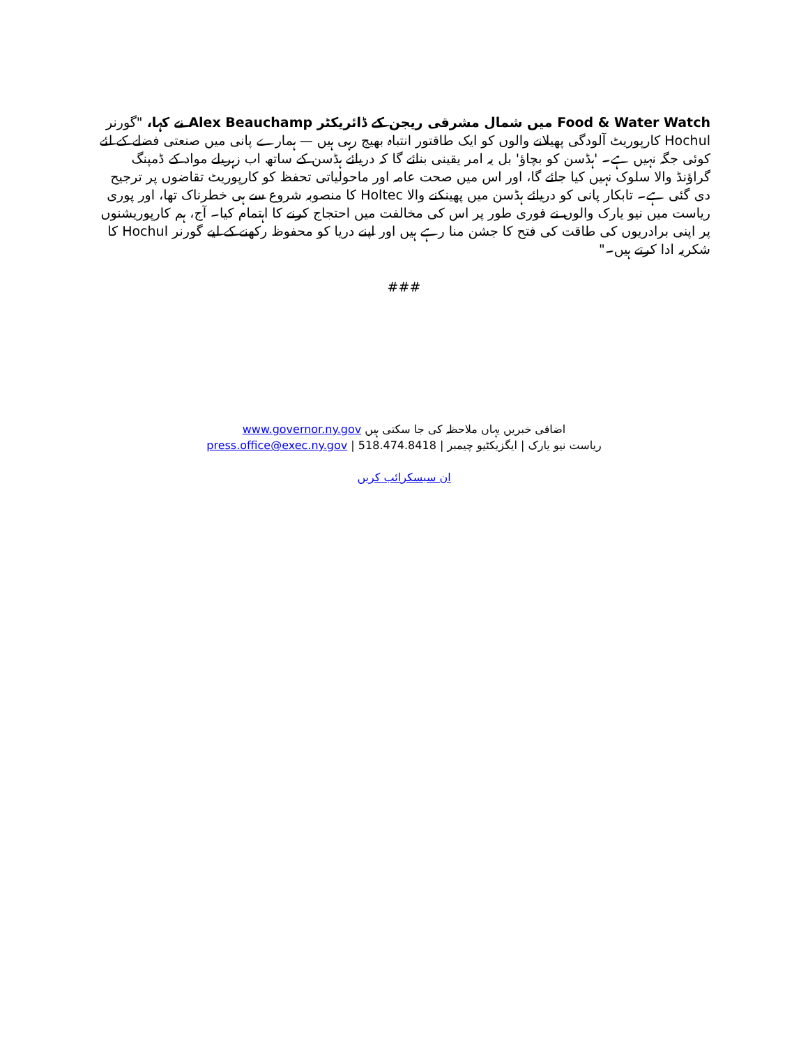Food & Water Watch میں شمال مشرقی ریجن کے ڈائریکٹر Alex Beauchamp نے کہا، "گورنر Hochul کارپوریٹ آلودگی پھیلانے والوں کو ایک طاقتور انتباہ بھیج رہی ہیں — ہمارے پانی میں صنعتی فضلے کے لئے کوئی جگہ نہیں ہے۔ 'ہڈسن کو بچاؤ' بل یہ امر یقینی بنائے گا کہ دریائے ہڈسن کے ساتھ اب زہریلے مواد کے ڈمپنگ گراؤنڈ والا سلوک نہیں کیا جائے گا، اور اس میں صحت عامہ اور ماحولیاتی تحفظ کو کارپوریٹ تقاضوں پر ترجیح دی گئی ہے۔ تابکار پانی کو دریائے ہڈسن میں پھینکنے والا Holtec کا منصوبہ شروع سے ہی خطرناک تھا، اور پوری ریاست میں نیو یارک والوں نے فوری طور پر اس کی مخالفت میں احتجاج کرنے کا اہتمام کیا۔ آج، ہم کارپوریشنوں پر اپنی برادریوں کی طاقت کی فتح کا جشن منا رہے ہیں اور اپنے دریا کو محفوظ رکھنے کے لیے گورنر Hochul کا شکریہ ادا کرتے ہیں۔"
###
اضافی خبریں یہاں ملاحظہ کی جا سکتی ہیں www.governor.ny.gov
ریاست نیو یارک | ایگزیکٹیو چیمبر | press.office@exec.ny.gov | 518.474.8418
ان سبسکرائب کریں